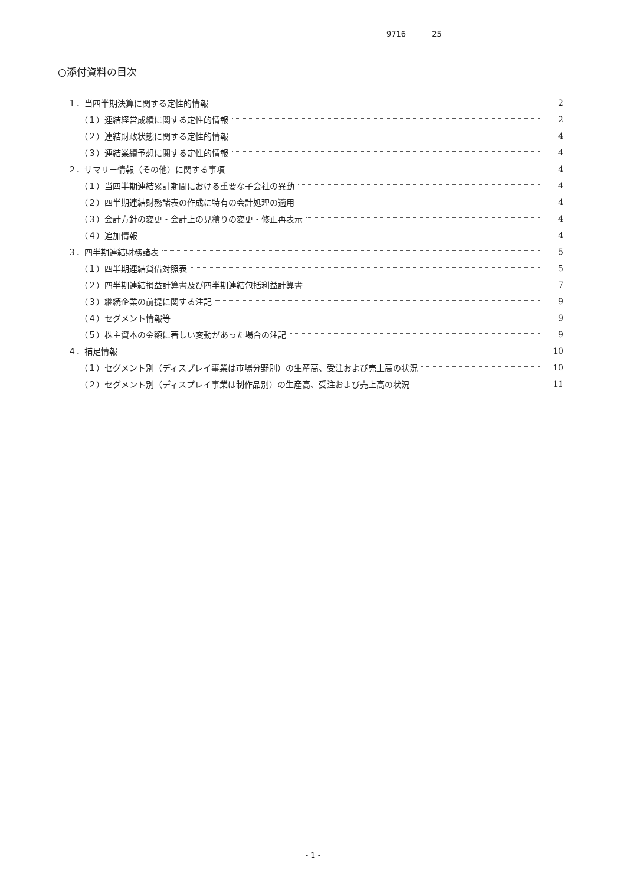9716 25
○添付資料の目次
１．当四半期決算に関する定性的情報 2
（１）連結経営成績に関する定性的情報 2
（２）連結財政状態に関する定性的情報 4
（３）連結業績予想に関する定性的情報 4
２．サマリー情報（その他）に関する事項 4
（１）当四半期連結累計期間における重要な子会社の異動 4
（２）四半期連結財務諸表の作成に特有の会計処理の適用 4
（３）会計方針の変更・会計上の見積りの変更・修正再表示 4
（４）追加情報 4
３．四半期連結財務諸表 5
（１）四半期連結貸借対照表 5
（２）四半期連結損益計算書及び四半期連結包括利益計算書 7
（３）継続企業の前提に関する注記 9
（４）セグメント情報等 9
（５）株主資本の金額に著しい変動があった場合の注記 9
４．補足情報 10
（１）セグメント別（ディスプレイ事業は市場分野別）の生産高、受注および売上高の状況 10
（２）セグメント別（ディスプレイ事業は制作品別）の生産高、受注および売上高の状況 11
- 1 -